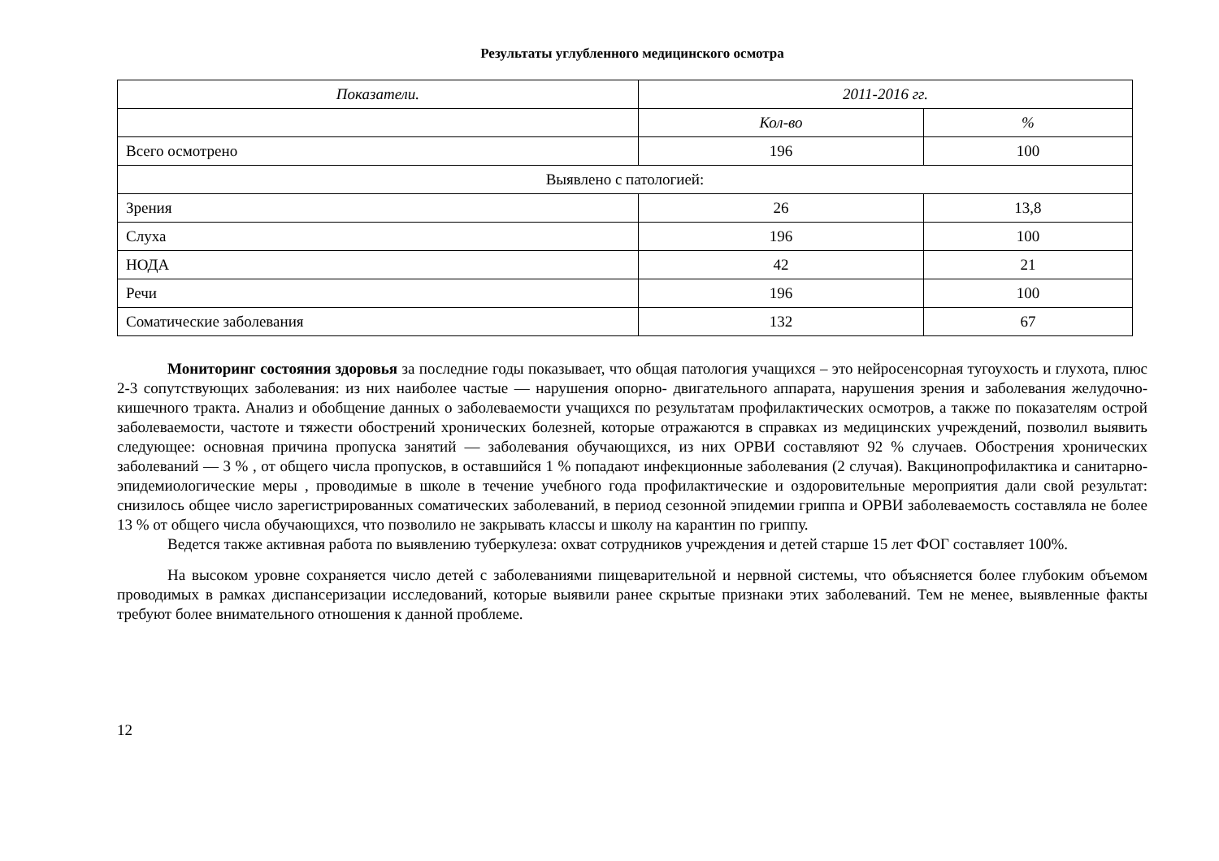Результаты углубленного медицинского осмотра
| Показатели. | 2011-2016 гг. | |
| --- | --- | --- |
| | Кол-во | % |
| Всего осмотрено | 196 | 100 |
| Выявлено с патологией: | | |
| Зрения | 26 | 13,8 |
| Слуха | 196 | 100 |
| НОДА | 42 | 21 |
| Речи | 196 | 100 |
| Соматические заболевания | 132 | 67 |
Мониторинг состояния здоровья за последние годы показывает, что общая патология учащихся – это нейросенсорная тугоухость и глухота, плюс 2-3 сопутствующих заболевания: из них наиболее частые — нарушения опорно- двигательного аппарата, нарушения зрения и заболевания желудочно-кишечного тракта. Анализ и обобщение данных о заболеваемости учащихся по результатам профилактических осмотров, а также по показателям острой заболеваемости, частоте и тяжести обострений хронических болезней, которые отражаются в справках из медицинских учреждений, позволил выявить следующее: основная причина пропуска занятий — заболевания обучающихся, из них ОРВИ составляют 92 % случаев. Обострения хронических заболеваний — 3 % , от общего числа пропусков, в оставшийся 1 % попадают инфекционные заболевания (2 случая). Вакцинопрофилактика и санитарно-эпидемиологические меры , проводимые в школе в течение учебного года профилактические и оздоровительные мероприятия дали свой результат: снизилось общее число зарегистрированных соматических заболеваний, в период сезонной эпидемии гриппа и ОРВИ заболеваемость составляла не более 13 % от общего числа обучающихся, что позволило не закрывать классы и школу на карантин по гриппу.
Ведется также активная работа по выявлению туберкулеза: охват сотрудников учреждения и детей старше 15 лет ФОГ составляет 100%.
На высоком уровне сохраняется число детей с заболеваниями пищеварительной и нервной системы, что объясняется более глубоким объемом проводимых в рамках диспансеризации исследований, которые выявили ранее скрытые признаки этих заболеваний. Тем не менее, выявленные факты требуют более внимательного отношения к данной проблеме.
12